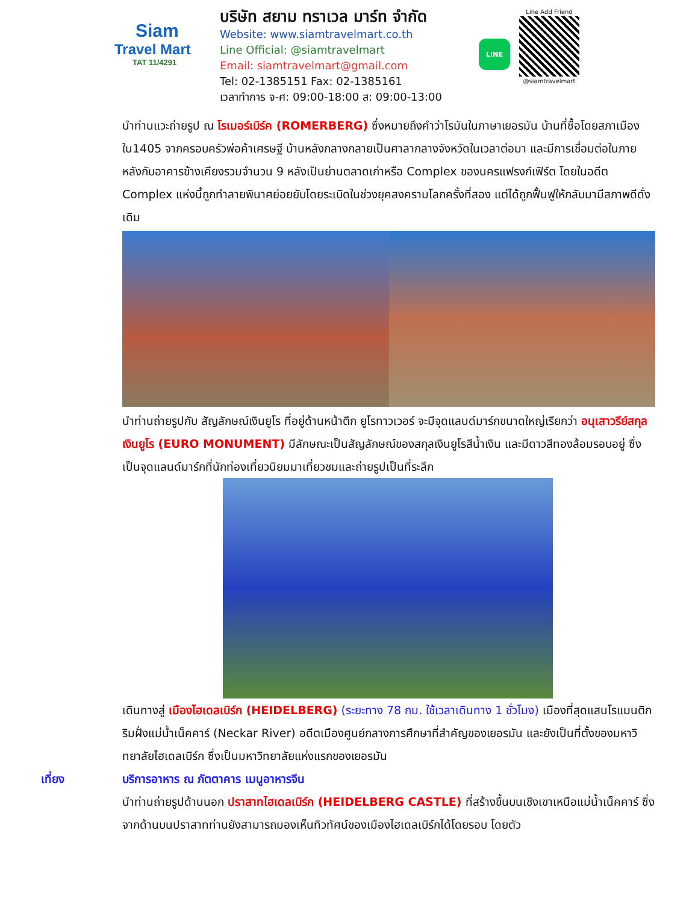Siam
Travel Mart
TAT 11/4291
บริษัท สยาม ทราเวล มาร์ท จำกัด
Website: www.siamtravelmart.co.th
Line Official: @siamtravelmart
Email: siamtravelmart@gmail.com
Tel: 02-1385151 Fax: 02-1385161
เวลาทำการ จ-ศ: 09:00-18:00 ส: 09:00-13:00
LINE
Line Add Friend
@siamtravelmart
นำท่านแวะถ่ายรูป ณ โรเมอร์เบิร์ค (ROMERBERG) ซึ่งหมายถึงคำว่าโรมันในภาษาเยอรมัน บ้านที่ซื้อโดยสภาเมืองใน1405 จากครอบครัวพ่อค้าเศรษฐี บ้านหลังกลางกลายเป็นศาลากลางจังหวัดในเวลาต่อมา และมีการเชื่อมต่อในภายหลังกับอาคารข้างเคียงรวมจำนวน 9 หลังเป็นย่านตลาดเก่าหรือ Complex ของนครแฟรงก์เฟิร์ต โดยในอดีต Complex แห่งนี้ถูกทำลายพินาศย่อยยับโดยระเบิดในช่วงยุคสงครามโลกครั้งที่สอง แต่ได้ถูกฟื้นฟูให้กลับมามีสภาพดีดั่งเดิม
นำท่านถ่ายรูปกับ สัญลักษณ์เงินยูโร ที่อยู่ด้านหน้าตึก ยูโรทาวเวอร์ จะมีจุดแลนด์มาร์กขนาดใหญ่เรียกว่า อนุเสาวรีย์สกุลเงินยูโร (EURO MONUMENT) มีลักษณะเป็นสัญลักษณ์ของสกุลเงินยูโรสีน้ำเงิน และมีดาวสีทองล้อมรอบอยู่ ซึ่งเป็นจุดแลนด์มาร์กที่นักท่องเที่ยวนิยมมาเที่ยวชมและถ่ายรูปเป็นที่ระลึก
เดินทางสู่ เมืองไฮเดลเบิร์ก (HEIDELBERG) (ระยะทาง 78 กม. ใช้เวลาเดินทาง 1 ชั่วโมง) เมืองที่สุดแสนโรแมนติกริมฝั่งแม่น้ำเน็คคาร์ (Neckar River) อดีตเมืองศูนย์กลางการศึกษาที่สำคัญของเยอรมัน และยังเป็นที่ตั้งของมหาวิทยาลัยไฮเดลเบิร์ก ซึ่งเป็นมหาวิทยาลัยแห่งแรกของเยอรมัน
เที่ยง บริการอาหาร ณ ภัตตาคาร เมนูอาหารจีน
นำท่านถ่ายรูปด้านนอก ปราสาทไฮเดลเบิร์ก (HEIDELBERG CASTLE) ที่สร้างขึ้นบนเชิงเขาเหนือแม่น้ำเน็คคาร์ ซึ่งจากด้านบนปราสาทท่านยังสามารถมองเห็นทิวทัศน์ของเมืองไฮเดลเบิร์กได้โดยรอบ โดยตัว